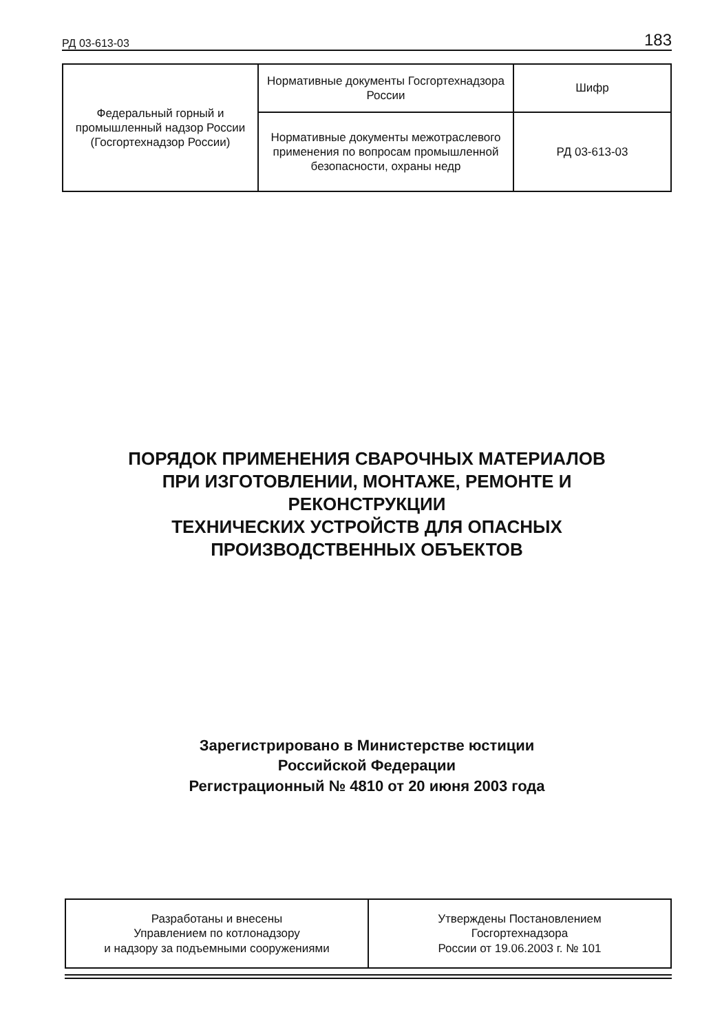РД 03-613-03 183
| Федеральный горный и промышленный надзор России (Госгортехнадзор России) | Нормативные документы Госгортехнадзора России | Шифр |
| | Нормативные документы межотраслевого применения по вопросам промышленной безопасности, охраны недр | РД 03-613-03 |
ПОРЯДОК ПРИМЕНЕНИЯ СВАРОЧНЫХ МАТЕРИАЛОВ
ПРИ ИЗГОТОВЛЕНИИ, МОНТАЖЕ, РЕМОНТЕ И
РЕКОНСТРУКЦИИ
ТЕХНИЧЕСКИХ УСТРОЙСТВ ДЛЯ ОПАСНЫХ
ПРОИЗВОДСТВЕННЫХ ОБЪЕКТОВ
Зарегистрировано в Министерстве юстиции
Российской Федерации
Регистрационный № 4810 от 20 июня 2003 года
| Разработаны и внесены Управлением по котлонадзору и надзору за подъемными сооружениями | Утверждены Постановлением Госгортехнадзора России от 19.06.2003 г. № 101 |